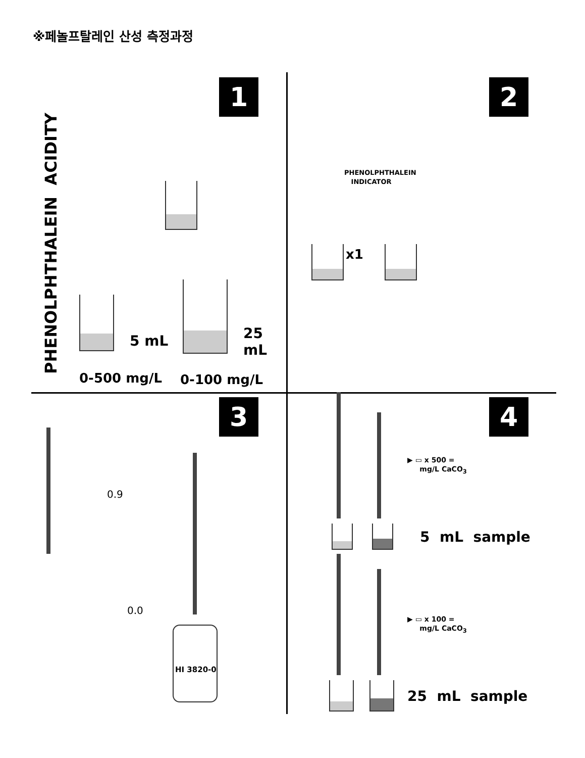※페놀프탈레인 산성 측정과정
1
PHENOLPHTHALEIN ACIDITY
5 mL 25 mL
0-500 mg/L 0-100 mg/L
2
PHENOLPHTHALEIN
INDICATOR
x1
3
0.9
0.0
HI 3820-0
4
▶ ▭ x 500 =
mg/L CaCO<sub>3</sub>
5 mL sample
▶ ▭ x 100 =
mg/L CaCO<sub>3</sub>
25 mL sample